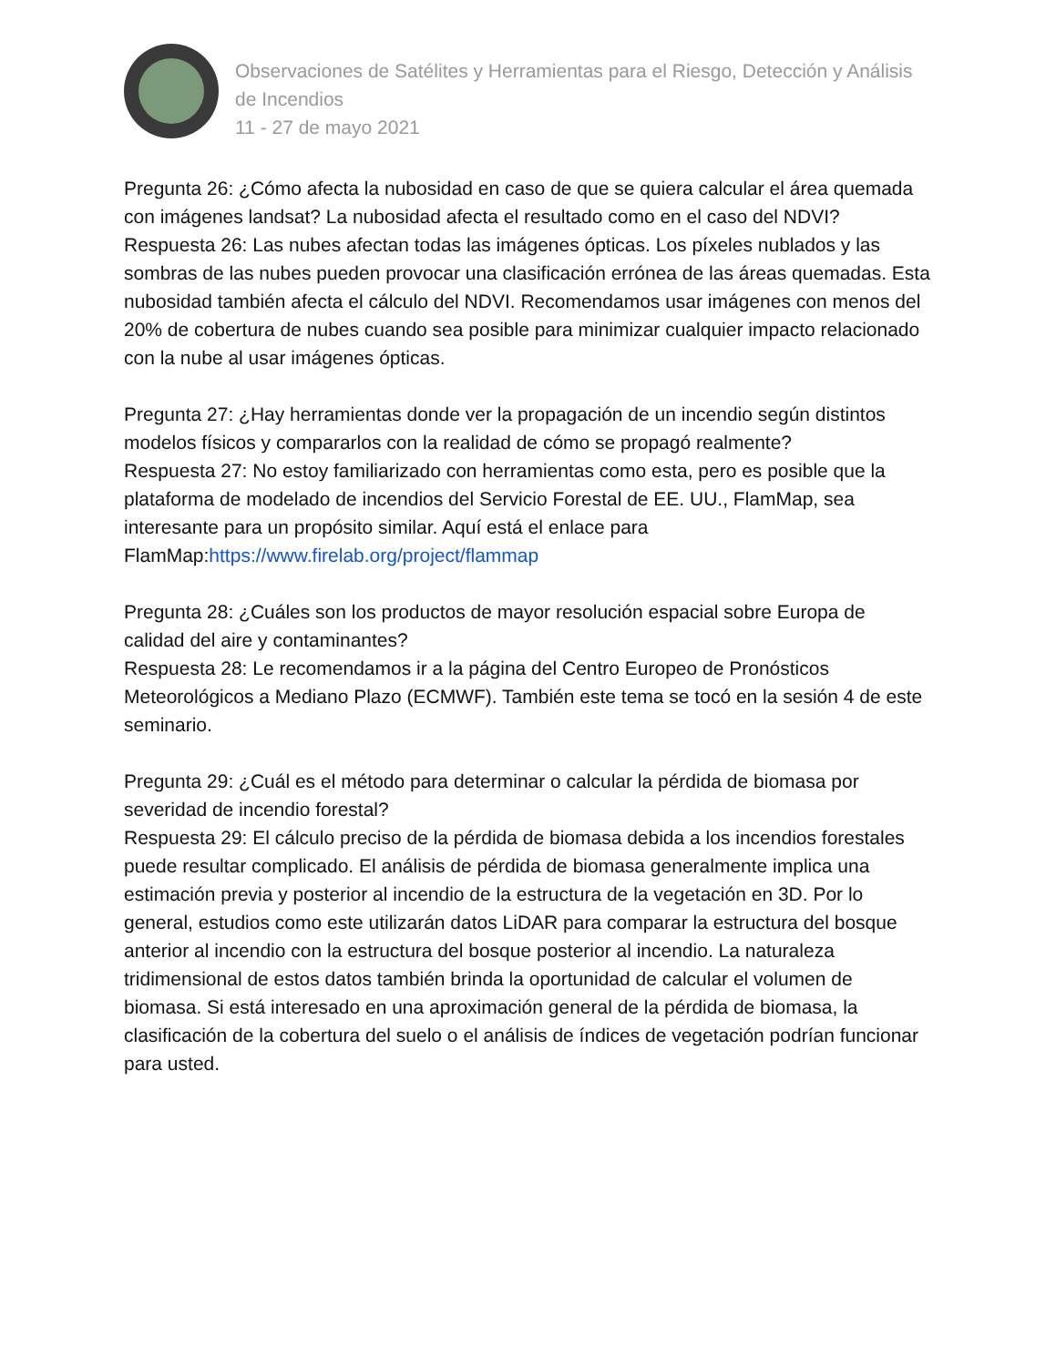Observaciones de Satélites y Herramientas para el Riesgo, Detección y Análisis de Incendios
11 - 27 de mayo 2021
Pregunta 26: ¿Cómo afecta la nubosidad en caso de que se quiera calcular el área quemada con imágenes landsat? La nubosidad afecta el resultado como en el caso del NDVI?
Respuesta 26: Las nubes afectan todas las imágenes ópticas. Los píxeles nublados y las sombras de las nubes pueden provocar una clasificación errónea de las áreas quemadas. Esta nubosidad también afecta el cálculo del NDVI. Recomendamos usar imágenes con menos del 20% de cobertura de nubes cuando sea posible para minimizar cualquier impacto relacionado con la nube al usar imágenes ópticas.
Pregunta 27: ¿Hay herramientas donde ver la propagación de un incendio según distintos modelos físicos y compararlos con la realidad de cómo se propagó realmente?
Respuesta 27: No estoy familiarizado con herramientas como esta, pero es posible que la plataforma de modelado de incendios del Servicio Forestal de EE. UU., FlamMap, sea interesante para un propósito similar. Aquí está el enlace para FlamMap:https://www.firelab.org/project/flammap
Pregunta 28: ¿Cuáles son los productos de mayor resolución espacial sobre Europa de calidad del aire y contaminantes?
Respuesta 28: Le recomendamos ir a la página del Centro Europeo de Pronósticos Meteorológicos a Mediano Plazo (ECMWF). También este tema se tocó en la sesión 4 de este seminario.
Pregunta 29: ¿Cuál es el método para determinar o calcular la pérdida de biomasa por severidad de incendio forestal?
Respuesta 29: El cálculo preciso de la pérdida de biomasa debida a los incendios forestales puede resultar complicado. El análisis de pérdida de biomasa generalmente implica una estimación previa y posterior al incendio de la estructura de la vegetación en 3D. Por lo general, estudios como este utilizarán datos LiDAR para comparar la estructura del bosque anterior al incendio con la estructura del bosque posterior al incendio. La naturaleza tridimensional de estos datos también brinda la oportunidad de calcular el volumen de biomasa. Si está interesado en una aproximación general de la pérdida de biomasa, la clasificación de la cobertura del suelo o el análisis de índices de vegetación podrían funcionar para usted.